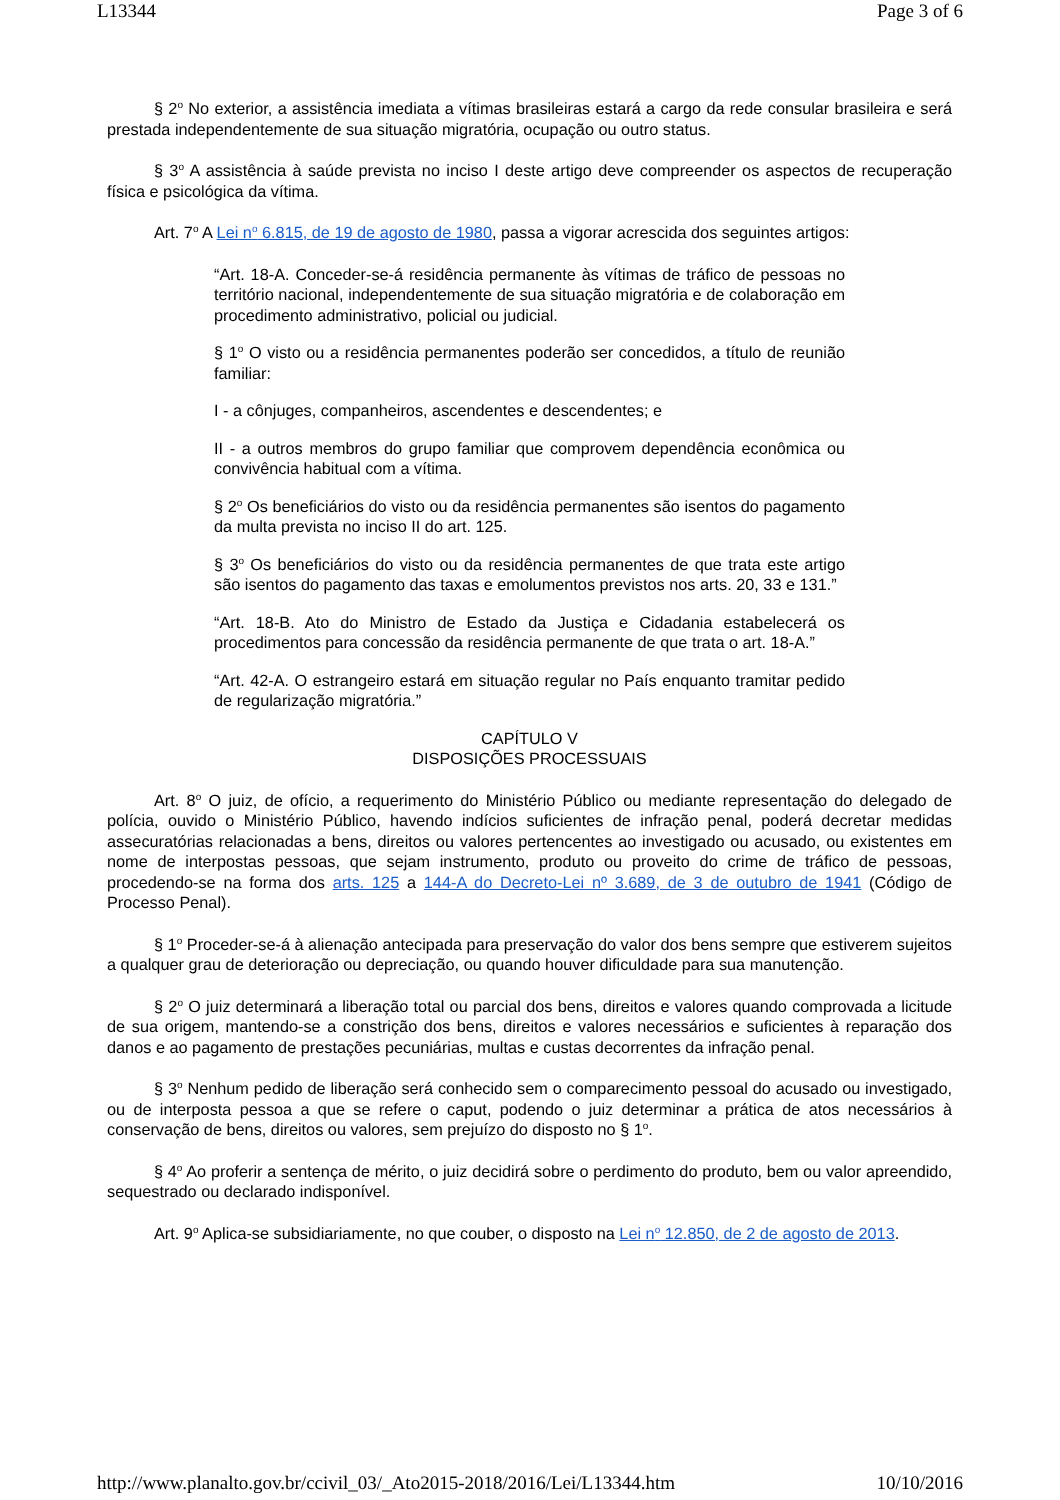L13344 Page 3 of 6
§ 2<sup>o</sup> No exterior, a assistência imediata a vítimas brasileiras estará a cargo da rede consular brasileira e será prestada independentemente de sua situação migratória, ocupação ou outro status.
§ 3<sup>o</sup> A assistência à saúde prevista no inciso I deste artigo deve compreender os aspectos de recuperação física e psicológica da vítima.
Art. 7<sup>o</sup> A Lei n<sup>o</sup> 6.815, de 19 de agosto de 1980, passa a vigorar acrescida dos seguintes artigos:
“Art. 18-A. Conceder-se-á residência permanente às vítimas de tráfico de pessoas no território nacional, independentemente de sua situação migratória e de colaboração em procedimento administrativo, policial ou judicial.
§ 1<sup>o</sup> O visto ou a residência permanentes poderão ser concedidos, a título de reunião familiar:
I - a cônjuges, companheiros, ascendentes e descendentes; e
II - a outros membros do grupo familiar que comprovem dependência econômica ou convivência habitual com a vítima.
§ 2<sup>o</sup> Os beneficiários do visto ou da residência permanentes são isentos do pagamento da multa prevista no inciso II do art. 125.
§ 3<sup>o</sup> Os beneficiários do visto ou da residência permanentes de que trata este artigo são isentos do pagamento das taxas e emolumentos previstos nos arts. 20, 33 e 131.”
“Art. 18-B. Ato do Ministro de Estado da Justiça e Cidadania estabelecerá os procedimentos para concessão da residência permanente de que trata o art. 18-A.”
“Art. 42-A. O estrangeiro estará em situação regular no País enquanto tramitar pedido de regularização migratória.”
CAPÍTULO V
DISPOSIÇÕES PROCESSUAIS
Art. 8<sup>o</sup> O juiz, de ofício, a requerimento do Ministério Público ou mediante representação do delegado de polícia, ouvido o Ministério Público, havendo indícios suficientes de infração penal, poderá decretar medidas assecuratórias relacionadas a bens, direitos ou valores pertencentes ao investigado ou acusado, ou existentes em nome de interpostas pessoas, que sejam instrumento, produto ou proveito do crime de tráfico de pessoas, procedendo-se na forma dos arts. 125 a 144-A do Decreto-Lei nº 3.689, de 3 de outubro de 1941 (Código de Processo Penal).
§ 1<sup>o</sup> Proceder-se-á à alienação antecipada para preservação do valor dos bens sempre que estiverem sujeitos a qualquer grau de deterioração ou depreciação, ou quando houver dificuldade para sua manutenção.
§ 2<sup>o</sup> O juiz determinará a liberação total ou parcial dos bens, direitos e valores quando comprovada a licitude de sua origem, mantendo-se a constrição dos bens, direitos e valores necessários e suficientes à reparação dos danos e ao pagamento de prestações pecuniárias, multas e custas decorrentes da infração penal.
§ 3<sup>o</sup> Nenhum pedido de liberação será conhecido sem o comparecimento pessoal do acusado ou investigado, ou de interposta pessoa a que se refere o caput, podendo o juiz determinar a prática de atos necessários à conservação de bens, direitos ou valores, sem prejuízo do disposto no § 1<sup>o</sup>.
§ 4<sup>o</sup> Ao proferir a sentença de mérito, o juiz decidirá sobre o perdimento do produto, bem ou valor apreendido, sequestrado ou declarado indisponível.
Art. 9<sup>o</sup> Aplica-se subsidiariamente, no que couber, o disposto na Lei n<sup>o</sup> 12.850, de 2 de agosto de 2013.
http://www.planalto.gov.br/ccivil_03/_Ato2015-2018/2016/Lei/L13344.htm 10/10/2016